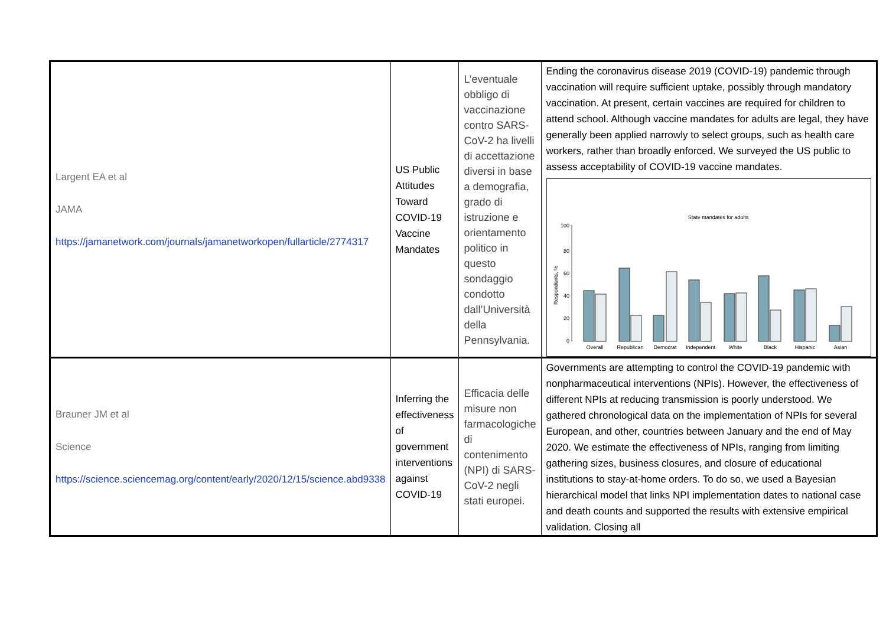| Largent EA et al JAMA https://jamanetwork.com/journals/jamanetworkopen/fullarticle/2774317 | US Public Attitudes Toward COVID-19 Vaccine Mandates | L’eventuale obbligo di vaccinazione contro SARS-CoV-2 ha livelli di accettazione diversi in base a demografia, grado di istruzione e orientamento politico in questo sondaggio condotto dall’Università della Pennsylvania. | Ending the coronavirus disease 2019 (COVID-19) pandemic through vaccination will require sufficient uptake, possibly through mandatory vaccination. At present, certain vaccines are required for children to attend school. Although vaccine mandates for adults are legal, they have generally been applied narrowly to select groups, such as health care workers, rather than broadly enforced. We surveyed the US public to assess acceptability of COVID-19 vaccine mandates. State mandates for adults 100 80 60 40 20 0 Overall Republican Democrat Independent White Black Hispanic Asian Respondents, % |
| Brauner JM et al Science https://science.sciencemag.org/content/early/2020/12/15/science.abd9338 | Inferring the effectiveness of government interventions against COVID-19 | Efficacia delle misure non farmacologiche di contenimento (NPI) di SARS-CoV-2 negli stati europei. | Governments are attempting to control the COVID-19 pandemic with nonpharmaceutical interventions (NPIs). However, the effectiveness of different NPIs at reducing transmission is poorly understood. We gathered chronological data on the implementation of NPIs for several European, and other, countries between January and the end of May 2020. We estimate the effectiveness of NPIs, ranging from limiting gathering sizes, business closures, and closure of educational institutions to stay-at-home orders. To do so, we used a Bayesian hierarchical model that links NPI implementation dates to national case and death counts and supported the results with extensive empirical validation. Closing all |